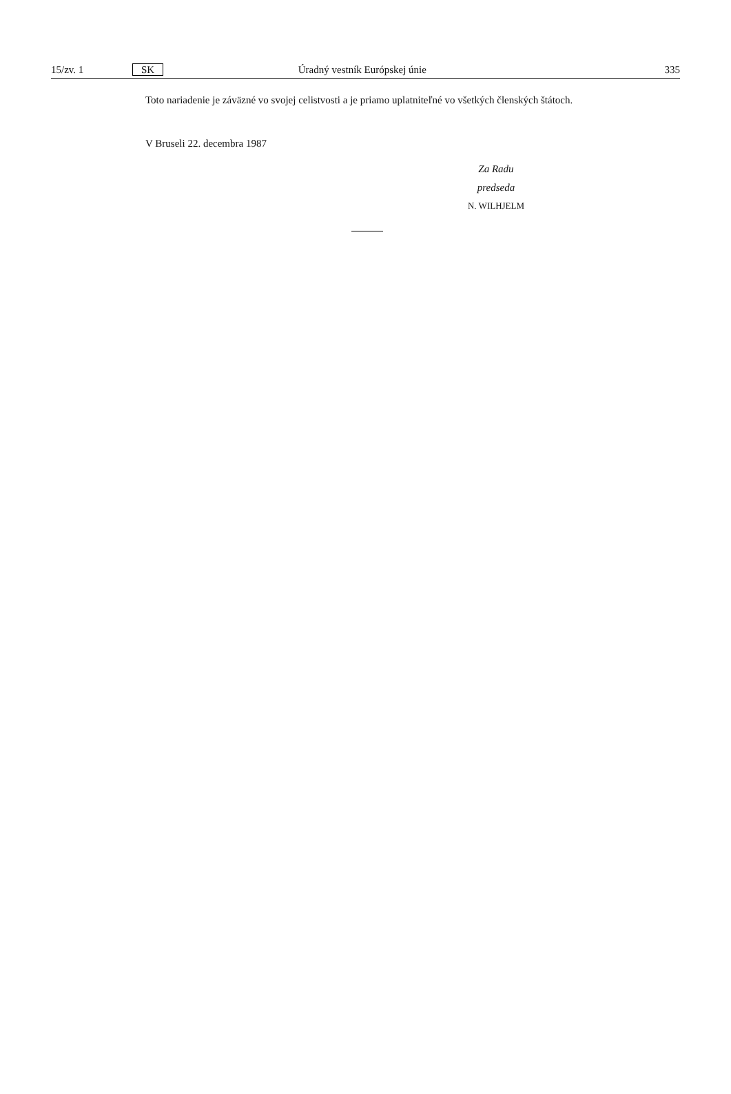15/zv. 1 SK Úradný vestník Európskej únie 335
Toto nariadenie je záväzné vo svojej celistvosti a je priamo uplatniteľné vo všetkých členských štátoch.
V Bruseli 22. decembra 1987
Za Radu
predseda
N. WILHJELM